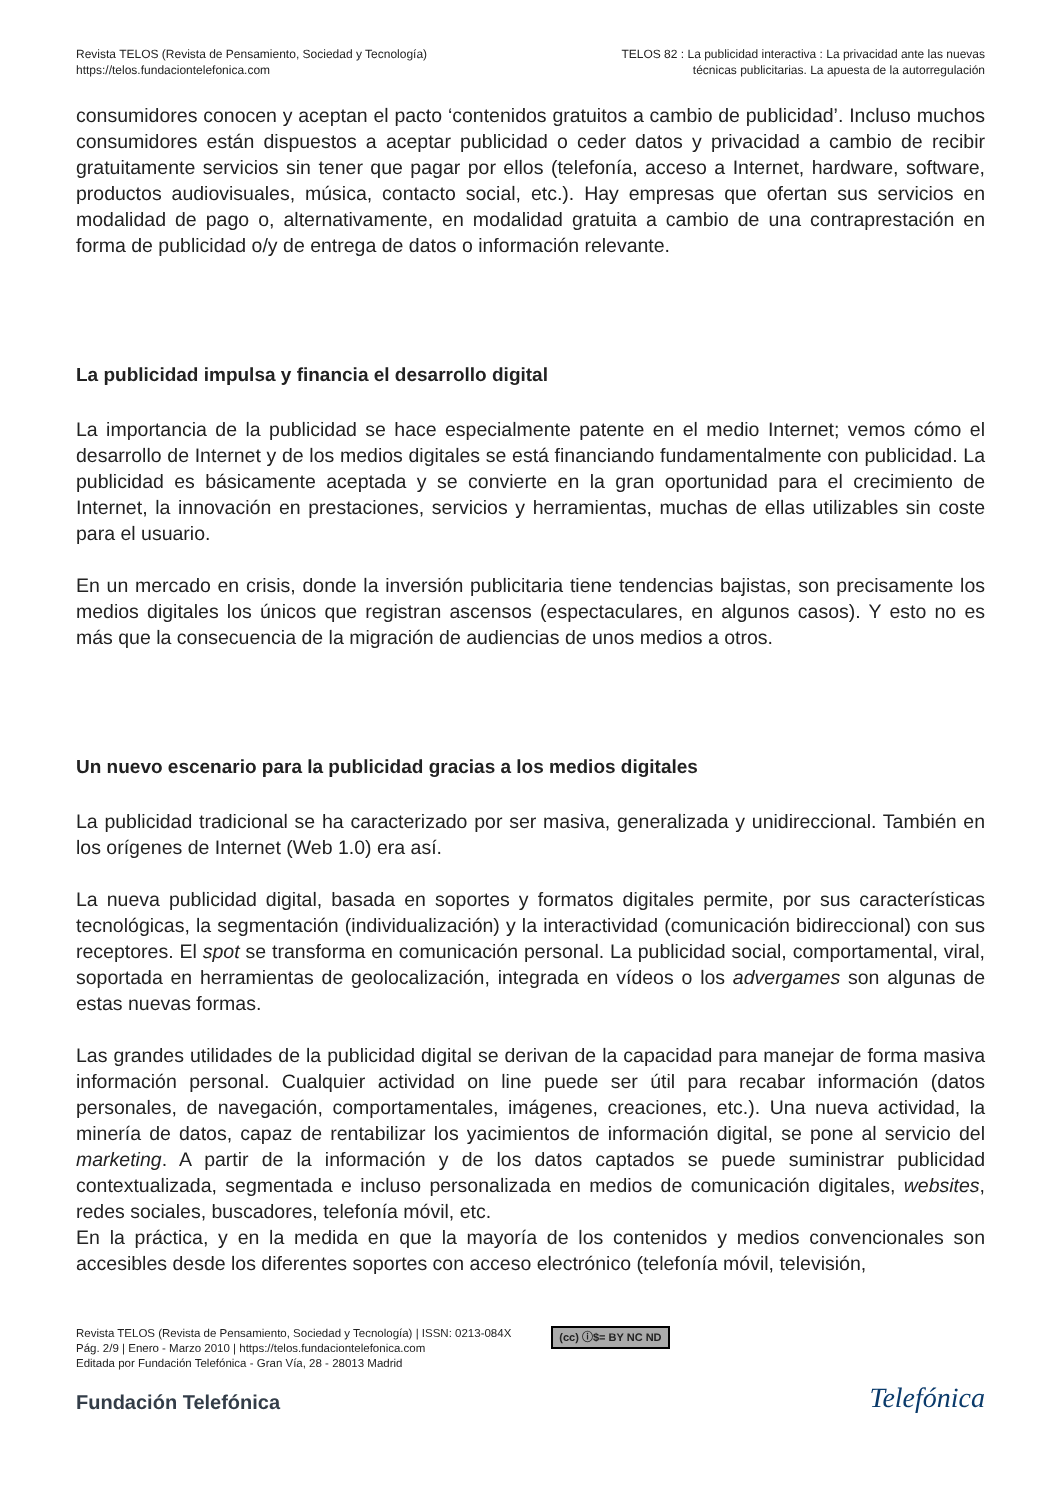Revista TELOS (Revista de Pensamiento, Sociedad y Tecnología)
https://telos.fundaciontelefonica.com
TELOS 82 : La publicidad interactiva : La privacidad ante las nuevas
técnicas publicitarias. La apuesta de la autorregulación
consumidores conocen y aceptan el pacto ‘contenidos gratuitos a cambio de publicidad’. Incluso muchos consumidores están dispuestos a aceptar publicidad o ceder datos y privacidad a cambio de recibir gratuitamente servicios sin tener que pagar por ellos (telefonía, acceso a Internet, hardware, software, productos audiovisuales, música, contacto social, etc.). Hay empresas que ofertan sus servicios en modalidad de pago o, alternativamente, en modalidad gratuita a cambio de una contraprestación en forma de publicidad o/y de entrega de datos o información relevante.
La publicidad impulsa y financia el desarrollo digital
La importancia de la publicidad se hace especialmente patente en el medio Internet; vemos cómo el desarrollo de Internet y de los medios digitales se está financiando fundamentalmente con publicidad. La publicidad es básicamente aceptada y se convierte en la gran oportunidad para el crecimiento de Internet, la innovación en prestaciones, servicios y herramientas, muchas de ellas utilizables sin coste para el usuario.
En un mercado en crisis, donde la inversión publicitaria tiene tendencias bajistas, son precisamente los medios digitales los únicos que registran ascensos (espectaculares, en algunos casos). Y esto no es más que la consecuencia de la migración de audiencias de unos medios a otros.
Un nuevo escenario para la publicidad gracias a los medios digitales
La publicidad tradicional se ha caracterizado por ser masiva, generalizada y unidireccional. También en los orígenes de Internet (Web 1.0) era así.
La nueva publicidad digital, basada en soportes y formatos digitales permite, por sus características tecnológicas, la segmentación (individualización) y la interactividad (comunicación bidireccional) con sus receptores. El spot se transforma en comunicación personal. La publicidad social, comportamental, viral, soportada en herramientas de geolocalización, integrada en vídeos o los advergames son algunas de estas nuevas formas.
Las grandes utilidades de la publicidad digital se derivan de la capacidad para manejar de forma masiva información personal. Cualquier actividad on line puede ser útil para recabar información (datos personales, de navegación, comportamentales, imágenes, creaciones, etc.). Una nueva actividad, la minería de datos, capaz de rentabilizar los yacimientos de información digital, se pone al servicio del marketing. A partir de la información y de los datos captados se puede suministrar publicidad contextualizada, segmentada e incluso personalizada en medios de comunicación digitales, websites, redes sociales, buscadores, telefonía móvil, etc.
En la práctica, y en la medida en que la mayoría de los contenidos y medios convencionales son accesibles desde los diferentes soportes con acceso electrónico (telefonía móvil, televisión,
Revista TELOS (Revista de Pensamiento, Sociedad y Tecnología) | ISSN: 0213-084X
Pág. 2/9 | Enero - Marzo 2010 | https://telos.fundaciontelefonica.com
Editada por Fundación Telefónica - Gran Vía, 28 - 28013 Madrid
(cc) ⓘ$= BY NC ND
Fundación Telefónica
Telefónica